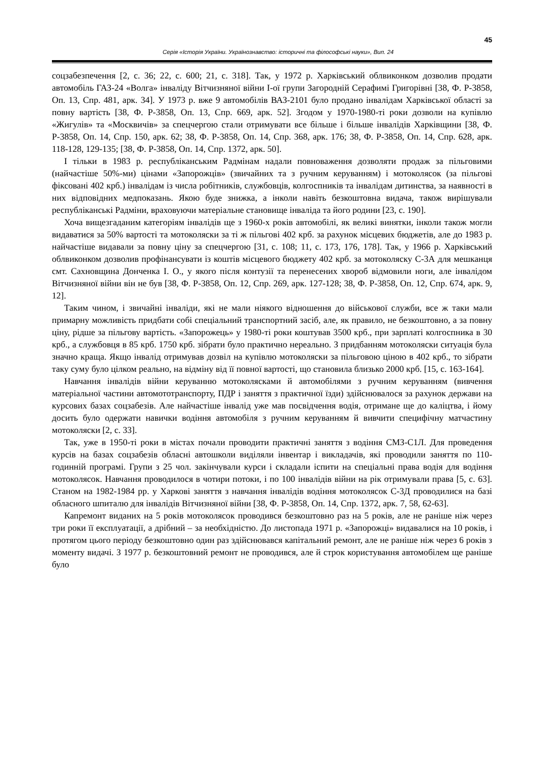45
Серія «Історія України. Українознавство: історичні та філософські науки», Вип. 24
соцзабезпечення [2, с. 36; 22, с. 600; 21, с. 318]. Так, у 1972 р. Харківський облвиконком дозволив продати автомобіль ГАЗ-24 «Волга» інваліду Вітчизняної війни І-ої групи Загородній Серафимі Григорівні [38, Ф. Р-3858, Оп. 13, Спр. 481, арк. 34]. У 1973 р. вже 9 автомобілів ВАЗ-2101 було продано інвалідам Харківської області за повну вартість [38, Ф. Р-3858, Оп. 13, Спр. 669, арк. 52]. Згодом у 1970-1980-ті роки дозволи на купівлю «Жигулів» та «Москвичів» за спецчергою стали отримувати все більше і більше інвалідів Харківщини [38, Ф. Р-3858, Оп. 14, Спр. 150, арк. 62; 38, Ф. Р-3858, Оп. 14, Спр. 368, арк. 176; 38, Ф. Р-3858, Оп. 14, Спр. 628, арк. 118-128, 129-135; [38, Ф. Р-3858, Оп. 14, Спр. 1372, арк. 50].
І тільки в 1983 р. республіканським Радмінам надали повноваження дозволяти продаж за пільговими (найчастіше 50%-ми) цінами «Запорожців» (звичайних та з ручним керуванням) і мотоколясок (за пільгові фіксовані 402 крб.) інвалідам із числа робітників, службовців, колгоспників та інвалідам дитинства, за наявності в них відповідних медпоказань. Якою буде знижка, а інколи навіть безкоштовна видача, також вирішували республіканські Радміни, враховуючи матеріальне становище інваліда та його родини [23, с. 190].
Хоча вищезгаданим категоріям інвалідів ще з 1960-х років автомобілі, як великі винятки, інколи також могли видаватися за 50% вартості та мотоколяски за ті ж пільгові 402 крб. за рахунок місцевих бюджетів, але до 1983 р. найчастіше видавали за повну ціну за спецчергою [31, с. 108; 11, с. 173, 176, 178]. Так, у 1966 р. Харківський облвиконком дозволив профінансувати із коштів місцевого бюджету 402 крб. за мотоколяску С-3А для мешканця смт. Сахновщина Донченка І. О., у якого після контузії та перенесених хвороб відмовили ноги, але інвалідом Вітчизняної війни він не був [38, Ф. Р-3858, Оп. 12, Спр. 269, арк. 127-128; 38, Ф. Р-3858, Оп. 12, Спр. 674, арк. 9, 12].
Таким чином, і звичайні інваліди, які не мали ніякого відношення до військової служби, все ж таки мали примарну можливість придбати собі спеціальний транспортний засіб, але, як правило, не безкоштовно, а за повну ціну, рідше за пільгову вартість. «Запорожець» у 1980-ті роки коштував 3500 крб., при зарплаті колгоспника в 30 крб., а службовця в 85 крб. 1750 крб. зібрати було практично нереально. З придбанням мотоколяски ситуація була значно краща. Якщо інвалід отримував дозвіл на купівлю мотоколяски за пільговою ціною в 402 крб., то зібрати таку суму було цілком реально, на відміну від її повної вартості, що становила близько 2000 крб. [15, с. 163-164].
Навчання інвалідів війни керуванню мотоколясками й автомобілями з ручним керуванням (вивчення матеріальної частини автомототранспорту, ПДР і заняття з практичної їзди) здійснювалося за рахунок держави на курсових базах соцзабезів. Але найчастіше інвалід уже мав посвідчення водія, отримане ще до каліцтва, і йому досить було одержати навички водіння автомобіля з ручним керуванням й вивчити специфічну матчастину мотоколяски [2, с. 33].
Так, уже в 1950-ті роки в містах почали проводити практичні заняття з водіння СМЗ-С1Л. Для проведення курсів на базах соцзабезів обласні автошколи виділяли інвентар і викладачів, які проводили заняття по 110-годинній програмі. Групи з 25 чол. закінчували курси і складали іспити на спеціальні права водія для водіння мотоколясок. Навчання проводилося в чотири потоки, і по 100 інвалідів війни на рік отримували права [5, с. 63]. Станом на 1982-1984 рр. у Харкові заняття з навчання інвалідів водіння мотоколясок С-3Д проводилися на базі обласного шпиталю для інвалідів Вітчизняної війни [38, Ф. Р-3858, Оп. 14, Спр. 1372, арк. 7, 58, 62-63].
Капремонт виданих на 5 років мотоколясок проводився безкоштовно раз на 5 років, але не раніше ніж через три роки її експлуатації, а дрібний – за необхідністю. До листопада 1971 р. «Запорожці» видавалися на 10 років, і протягом цього періоду безкоштовно один раз здійснювався капітальний ремонт, але не раніше ніж через 6 років з моменту видачі. З 1977 р. безкоштовний ремонт не проводився, але й строк користування автомобілем ще раніше було